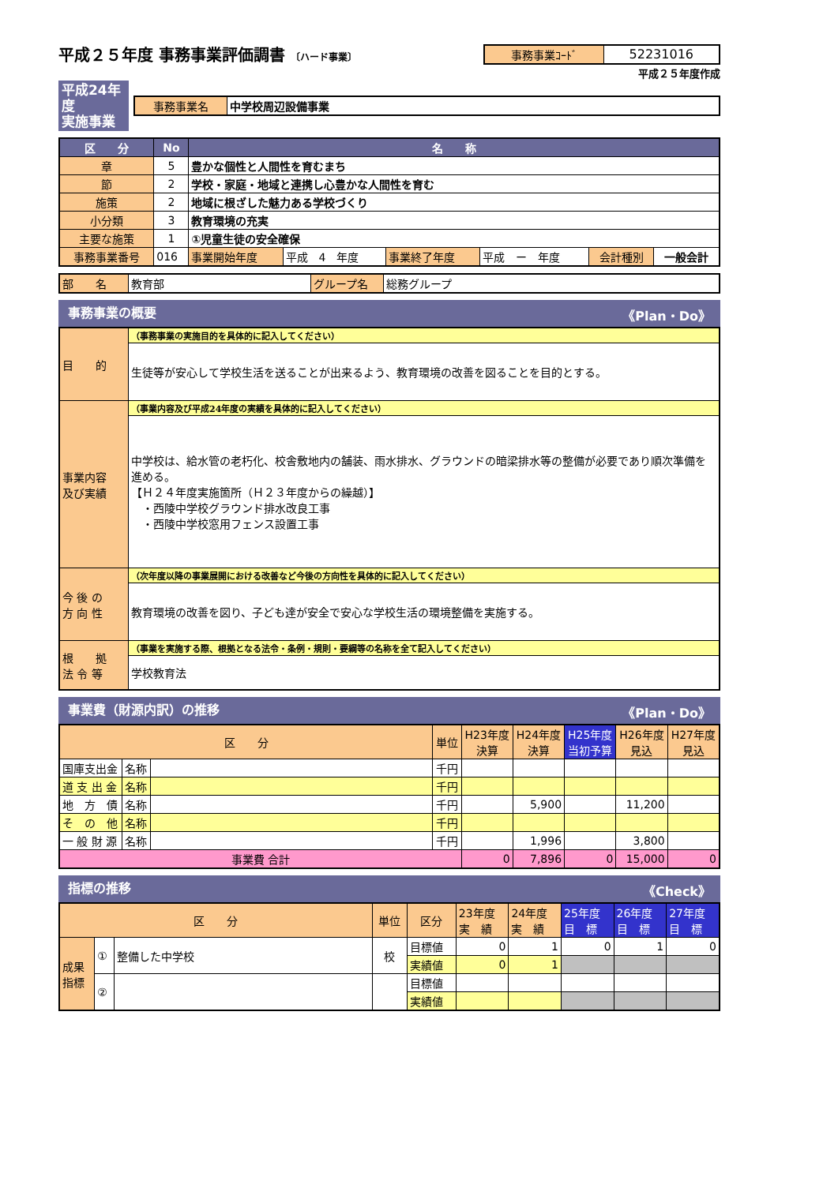平成２５年度 事務事業評価調書 〔ハード事業〕
| 事務事業ｺｰﾄﾞ | 52231016 |
平成２５年度作成
平成24年度
実施事業
| 事務事業名 | 中学校周辺設備事業 |
| 区 分 | No | 名 称 | | | | | |
| --- | --- | --- | --- | --- | --- | --- | --- |
| 章 | 5 | 豊かな個性と人間性を育むまち | | | | | |
| 節 | 2 | 学校・家庭・地域と連携し心豊かな人間性を育む | | | | | |
| 施策 | 2 | 地域に根ざした魅力ある学校づくり | | | | | |
| 小分類 | 3 | 教育環境の充実 | | | | | |
| 主要な施策 | 1 | ①児童生徒の安全確保 | | | | | |
| 事務事業番号 | 016 | 事業開始年度 | 平成 4 年度 | 事業終了年度 | 平成 ー 年度 | 会計種別 | 一般会計 |
| 部 名 | 教育部 | グループ名 | 総務グループ |
事務事業の概要 《Plan・Do》
| 目 的 | （事務事業の実施目的を具体的に記入してください） |
| | 生徒等が安心して学校生活を送ることが出来るよう、教育環境の改善を図ることを目的とする。 |
| 事業内容 及び実績 | （事業内容及び平成24年度の実績を具体的に記入してください） |
| | 中学校は、給水管の老朽化、校舎敷地内の舗装、雨水排水、グラウンドの暗梁排水等の整備が必要であり順次準備を進める。 【Ｈ２４年度実施箇所（Ｈ２３年度からの繰越）】 ・西陵中学校グラウンド排水改良工事 ・西陵中学校窓用フェンス設置工事 |
| 今 後 の 方 向 性 | （次年度以降の事業展開における改善など今後の方向性を具体的に記入してください） |
| | 教育環境の改善を図り、子ども達が安全で安心な学校生活の環境整備を実施する。 |
| 根 拠 法 令 等 | （事業を実施する際、根拠となる法令・条例・規則・要綱等の名称を全て記入してください） |
| | 学校教育法 |
事業費（財源内訳）の推移 《Plan・Do》
| 区 分 | | | 単位 | H23年度 決算 | H24年度 決算 | H25年度 当初予算 | H26年度 見込 | H27年度 見込 |
| 国庫支出金 | 名称 | | 千円 | | | | | |
| 道 支 出 金 | 名称 | | 千円 | | | | | |
| 地 方 債 | 名称 | | 千円 | | 5,900 | | 11,200 | |
| そ の 他 | 名称 | | 千円 | | | | | |
| 一 般 財 源 | 名称 | | 千円 | | 1,996 | | 3,800 | |
| 事業費 合計 | | | | 0 | 7,896 | 0 | 15,000 | 0 |
指標の推移 《Check》
| 区 分 | | | 単位 | 区分 | 23年度 実 績 | 24年度 実 績 | 25年度 目 標 | 26年度 目 標 | 27年度 目 標 |
| 成果 指標 | ① | 整備した中学校 | 校 | 目標値 | 0 | 1 | 0 | 1 | 0 |
| | | | | 実績値 | 0 | 1 | | | |
| | ② | | | 目標値 | | | | | |
| | | | | 実績値 | | | | | |